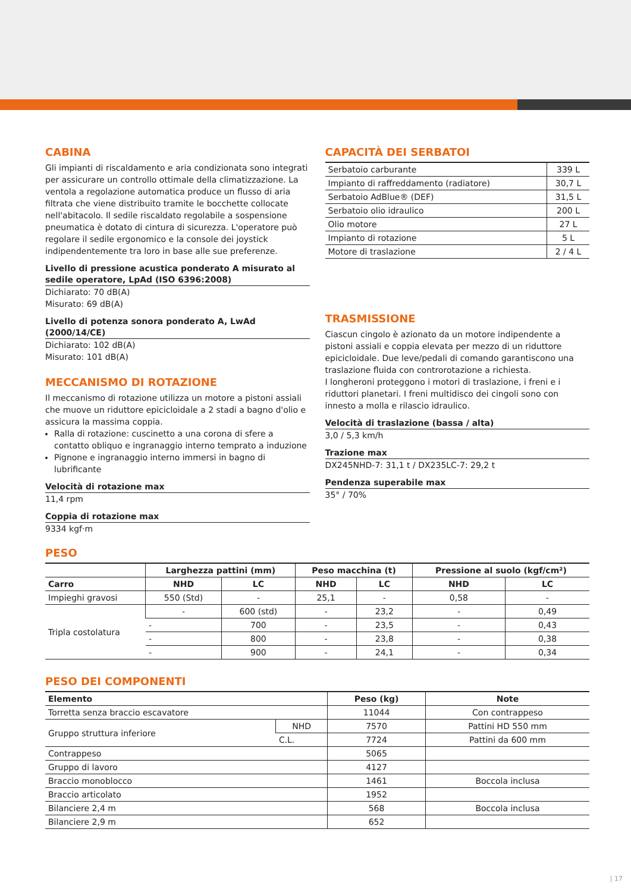CABINA
Gli impianti di riscaldamento e aria condizionata sono integrati per assicurare un controllo ottimale della climatizzazione. La ventola a regolazione automatica produce un flusso di aria filtrata che viene distribuito tramite le bocchette collocate nell'abitacolo. Il sedile riscaldato regolabile a sospensione pneumatica è dotato di cintura di sicurezza. L'operatore può regolare il sedile ergonomico e la console dei joystick indipendentemente tra loro in base alle sue preferenze.
Livello di pressione acustica ponderato A misurato al sedile operatore, LpAd (ISO 6396:2008)
Dichiarato: 70 dB(A)
Misurato: 69 dB(A)
Livello di potenza sonora ponderato A, LwAd (2000/14/CE)
Dichiarato: 102 dB(A)
Misurato: 101 dB(A)
MECCANISMO DI ROTAZIONE
Il meccanismo di rotazione utilizza un motore a pistoni assiali che muove un riduttore epicicloidale a 2 stadi a bagno d'olio e assicura la massima coppia.
Ralla di rotazione: cuscinetto a una corona di sfere a contatto obliquo e ingranaggio interno temprato a induzione
Pignone e ingranaggio interno immersi in bagno di lubrificante
Velocità di rotazione max
11,4 rpm
Coppia di rotazione max
9334 kgf·m
CAPACITÀ DEI SERBATOI
| Serbatoio carburante | 339 L |
| Impianto di raffreddamento (radiatore) | 30,7 L |
| Serbatoio AdBlue® (DEF) | 31,5 L |
| Serbatoio olio idraulico | 200 L |
| Olio motore | 27 L |
| Impianto di rotazione | 5 L |
| Motore di traslazione | 2 / 4 L |
TRASMISSIONE
Ciascun cingolo è azionato da un motore indipendente a pistoni assiali e coppia elevata per mezzo di un riduttore epicicloidale. Due leve/pedali di comando garantiscono una traslazione fluida con controrotazione a richiesta.
I longheroni proteggono i motori di traslazione, i freni e i riduttori planetari. I freni multidisco dei cingoli sono con innesto a molla e rilascio idraulico.
Velocità di traslazione (bassa / alta)
3,0 / 5,3 km/h
Trazione max
DX245NHD-7: 31,1 t / DX235LC-7: 29,2 t
Pendenza superabile max
35° / 70%
PESO
| | Larghezza pattini (mm) | | Peso macchina (t) | | Pressione al suolo (kgf/cm²) | |
| --- | --- | --- | --- | --- | --- | --- |
| Carro | NHD | LC | NHD | LC | NHD | LC |
| Impieghi gravosi | 550 (Std) | - | 25,1 | - | 0,58 | - |
| Tripla costolatura | - | 600 (std) | - | 23,2 | - | 0,49 |
| | - | 700 | - | 23,5 | - | 0,43 |
| | - | 800 | - | 23,8 | - | 0,38 |
| | - | 900 | - | 24,1 | - | 0,34 |
PESO DEI COMPONENTI
| Elemento | | Peso (kg) | Note |
| --- | --- | --- | --- |
| Torretta senza braccio escavatore | | 11044 | Con contrappeso |
| Gruppo struttura inferiore | NHD | 7570 | Pattini HD 550 mm |
| | C.L. | 7724 | Pattini da 600 mm |
| Contrappeso | | 5065 | |
| Gruppo di lavoro | | 4127 | |
| Braccio monoblocco | | 1461 | Boccola inclusa |
| Braccio articolato | | 1952 | |
| Bilanciere 2,4 m | | 568 | Boccola inclusa |
| Bilanciere 2,9 m | | 652 | |
| 17